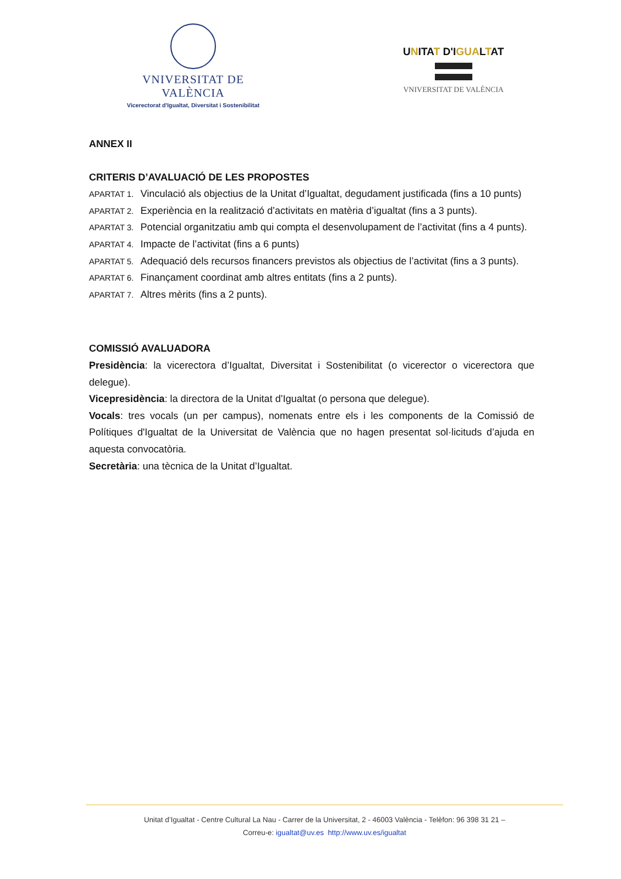VNIVERSITAT DE VALÈNCIA
Vicerectorat d'Igualtat, Diversitat i Sostenibilitat
UNITAT D'IGUALTAT
VNIVERSITAT DE VALÈNCIA
ANNEX II
CRITERIS D’AVALUACIÓ DE LES PROPOSTES
APARTAT 1. Vinculació als objectius de la Unitat d’Igualtat, degudament justificada (fins a 10 punts)
APARTAT 2. Experiència en la realització d’activitats en matèria d’igualtat (fins a 3 punts).
APARTAT 3. Potencial organitzatiu amb qui compta el desenvolupament de l’activitat (fins a 4 punts).
APARTAT 4. Impacte de l’activitat (fins a 6 punts)
APARTAT 5. Adequació dels recursos financers previstos als objectius de l’activitat (fins a 3 punts).
APARTAT 6. Finançament coordinat amb altres entitats (fins a 2 punts).
APARTAT 7. Altres mèrits (fins a 2 punts).
COMISSIÓ AVALUADORA
Presidència: la vicerectora d’Igualtat, Diversitat i Sostenibilitat (o vicerector o vicerectora que delegue).
Vicepresidència: la directora de la Unitat d’Igualtat (o persona que delegue).
Vocals: tres vocals (un per campus), nomenats entre els i les components de la Comissió de Polítiques d'Igualtat de la Universitat de València que no hagen presentat sol·licituds d’ajuda en aquesta convocatòria.
Secretària: una tècnica de la Unitat d’Igualtat.
Unitat d’Igualtat - Centre Cultural La Nau - Carrer de la Universitat, 2 - 46003 València - Telèfon: 96 398 31 21 –
Correu-e: igualtat@uv.es http://www.uv.es/igualtat